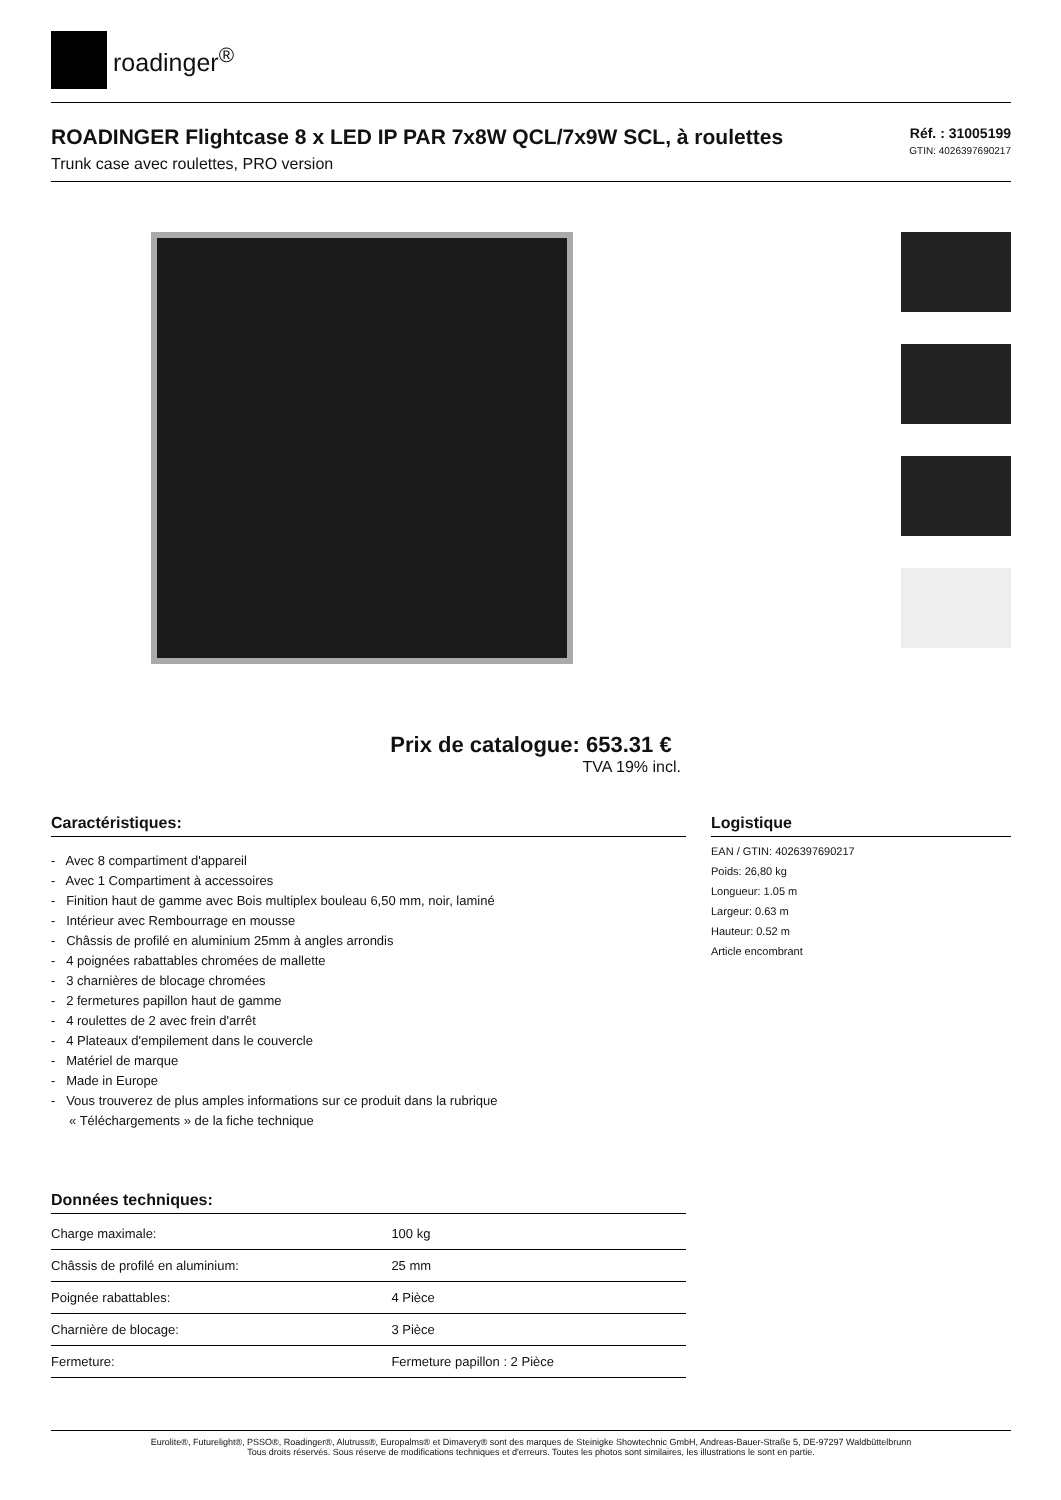roadinger<sup>®</sup>
ROADINGER Flightcase 8 x LED IP PAR 7x8W QCL/7x9W SCL, à roulettes
Trunk case avec roulettes, PRO version
Réf. : 31005199
GTIN: 4026397690217
Prix de catalogue: 653.31 €
TVA 19% incl.
Caractéristiques:
- Avec 8 compartiment d'appareil
- Avec 1 Compartiment à accessoires
- Finition haut de gamme avec Bois multiplex bouleau 6,50 mm, noir, laminé
- Intérieur avec Rembourrage en mousse
- Châssis de profilé en aluminium 25mm à angles arrondis
- 4 poignées rabattables chromées de mallette
- 3 charnières de blocage chromées
- 2 fermetures papillon haut de gamme
- 4 roulettes de 2 avec frein d'arrêt
- 4 Plateaux d'empilement dans le couvercle
- Matériel de marque
- Made in Europe
- Vous trouverez de plus amples informations sur ce produit dans la rubrique
« Téléchargements » de la fiche technique
Données techniques:
| Charge maximale: | 100 kg |
| Châssis de profilé en aluminium: | 25 mm |
| Poignée rabattables: | 4 Pièce |
| Charnière de blocage: | 3 Pièce |
| Fermeture: | Fermeture papillon : 2 Pièce |
Logistique
EAN / GTIN: 4026397690217
Poids: 26,80 kg
Longueur: 1.05 m
Largeur: 0.63 m
Hauteur: 0.52 m
Article encombrant
Eurolite®, Futurelight®, PSSO®, Roadinger®, Alutruss®, Europalms® et Dimavery® sont des marques de Steinigke Showtechnic GmbH, Andreas-Bauer-Straße 5, DE-97297 Waldbüttelbrunn
Tous droits réservés. Sous réserve de modifications techniques et d'erreurs. Toutes les photos sont similaires, les illustrations le sont en partie.